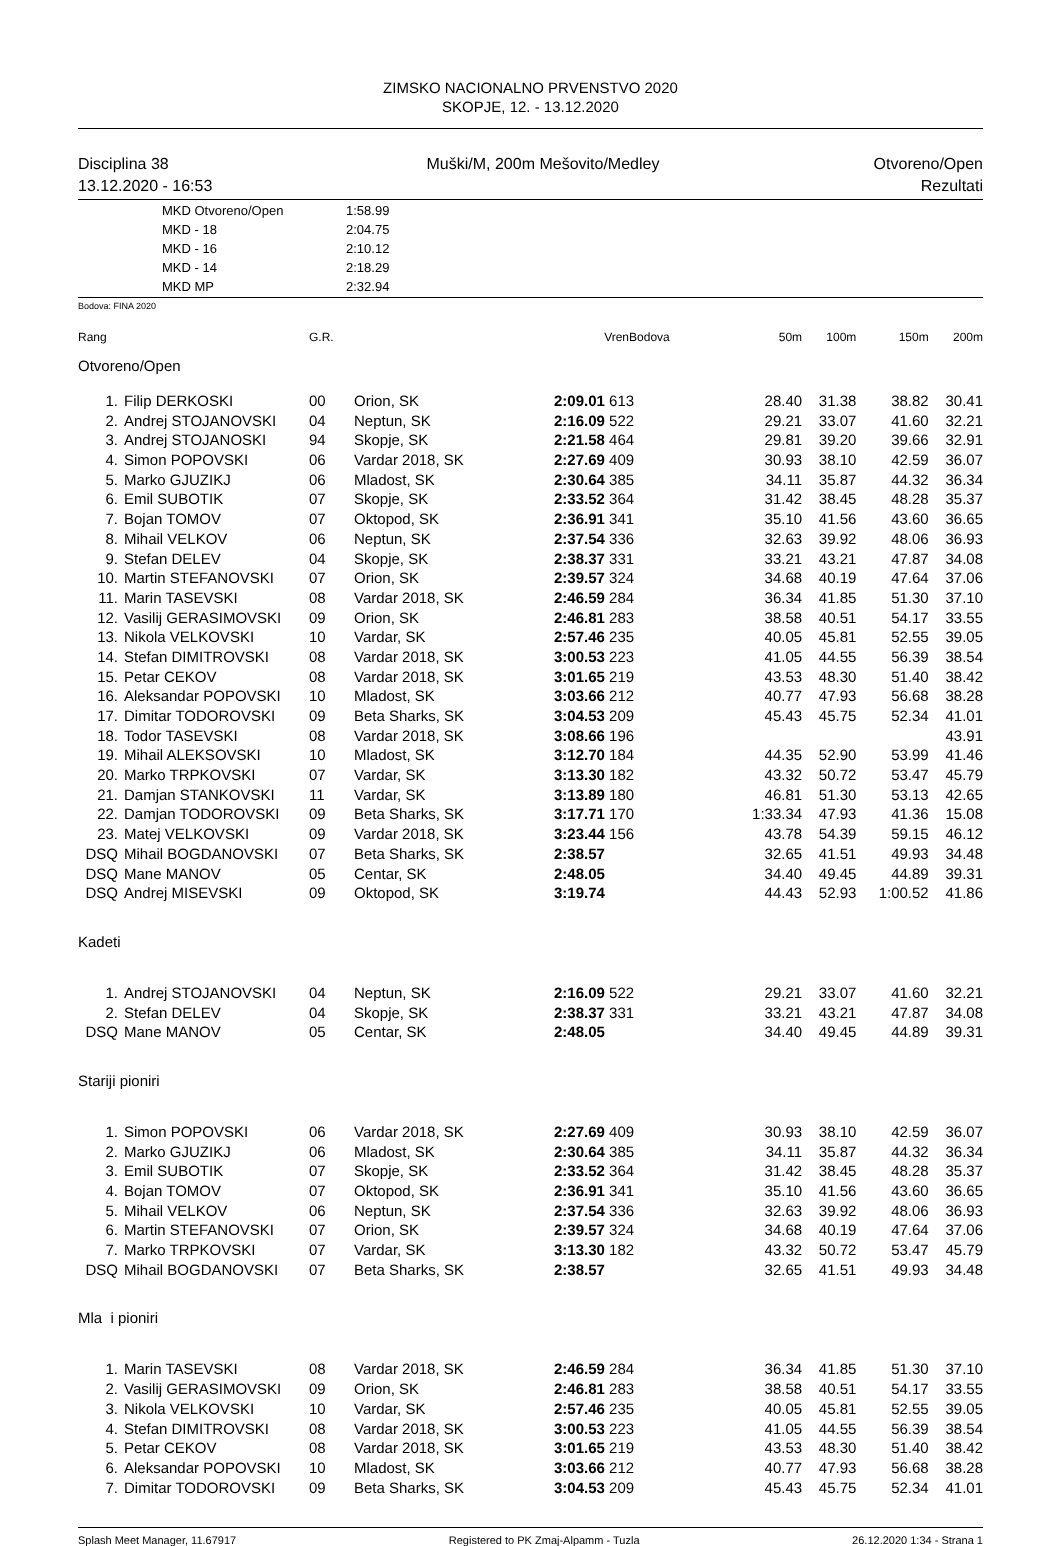ZIMSKO NACIONALNO PRVENSTVO 2020
SKOPJE, 12. - 13.12.2020
Disciplina 38
13.12.2020 - 16:53
Muški/M, 200m Mešovito/Medley Otvoreno/Open
Rezultati
| MKD Otvoreno/Open | 1:58.99 |
| MKD - 18 | 2:04.75 |
| MKD - 16 | 2:10.12 |
| MKD - 14 | 2:18.29 |
| MKD MP | 2:32.94 |
Bodova: FINA 2020
| Rang | | G.R. | | VrenBodova | | 50m | 100m | 150m | 200m |
| Otvoreno/Open | | | | | | | | | |
| 1. | Filip DERKOSKI | 00 | Orion, SK | 2:09.01 613 | | 28.40 | 31.38 | 38.82 | 30.41 |
| 2. | Andrej STOJANOVSKI | 04 | Neptun, SK | 2:16.09 522 | | 29.21 | 33.07 | 41.60 | 32.21 |
| 3. | Andrej STOJANOSKI | 94 | Skopje, SK | 2:21.58 464 | | 29.81 | 39.20 | 39.66 | 32.91 |
| 4. | Simon POPOVSKI | 06 | Vardar 2018, SK | 2:27.69 409 | | 30.93 | 38.10 | 42.59 | 36.07 |
| 5. | Marko GJUZIKJ | 06 | Mladost, SK | 2:30.64 385 | | 34.11 | 35.87 | 44.32 | 36.34 |
| 6. | Emil SUBOTIK | 07 | Skopje, SK | 2:33.52 364 | | 31.42 | 38.45 | 48.28 | 35.37 |
| 7. | Bojan TOMOV | 07 | Oktopod, SK | 2:36.91 341 | | 35.10 | 41.56 | 43.60 | 36.65 |
| 8. | Mihail VELKOV | 06 | Neptun, SK | 2:37.54 336 | | 32.63 | 39.92 | 48.06 | 36.93 |
| 9. | Stefan DELEV | 04 | Skopje, SK | 2:38.37 331 | | 33.21 | 43.21 | 47.87 | 34.08 |
| 10. | Martin STEFANOVSKI | 07 | Orion, SK | 2:39.57 324 | | 34.68 | 40.19 | 47.64 | 37.06 |
| 11. | Marin TASEVSKI | 08 | Vardar 2018, SK | 2:46.59 284 | | 36.34 | 41.85 | 51.30 | 37.10 |
| 12. | Vasilij GERASIMOVSKI | 09 | Orion, SK | 2:46.81 283 | | 38.58 | 40.51 | 54.17 | 33.55 |
| 13. | Nikola VELKOVSKI | 10 | Vardar, SK | 2:57.46 235 | | 40.05 | 45.81 | 52.55 | 39.05 |
| 14. | Stefan DIMITROVSKI | 08 | Vardar 2018, SK | 3:00.53 223 | | 41.05 | 44.55 | 56.39 | 38.54 |
| 15. | Petar CEKOV | 08 | Vardar 2018, SK | 3:01.65 219 | | 43.53 | 48.30 | 51.40 | 38.42 |
| 16. | Aleksandar POPOVSKI | 10 | Mladost, SK | 3:03.66 212 | | 40.77 | 47.93 | 56.68 | 38.28 |
| 17. | Dimitar TODOROVSKI | 09 | Beta Sharks, SK | 3:04.53 209 | | 45.43 | 45.75 | 52.34 | 41.01 |
| 18. | Todor TASEVSKI | 08 | Vardar 2018, SK | 3:08.66 196 | | | | | 43.91 |
| 19. | Mihail ALEKSOVSKI | 10 | Mladost, SK | 3:12.70 184 | | 44.35 | 52.90 | 53.99 | 41.46 |
| 20. | Marko TRPKOVSKI | 07 | Vardar, SK | 3:13.30 182 | | 43.32 | 50.72 | 53.47 | 45.79 |
| 21. | Damjan STANKOVSKI | 11 | Vardar, SK | 3:13.89 180 | | 46.81 | 51.30 | 53.13 | 42.65 |
| 22. | Damjan TODOROVSKI | 09 | Beta Sharks, SK | 3:17.71 170 | | 1:33.34 | 47.93 | 41.36 | 15.08 |
| 23. | Matej VELKOVSKI | 09 | Vardar 2018, SK | 3:23.44 156 | | 43.78 | 54.39 | 59.15 | 46.12 |
| DSQ | Mihail BOGDANOVSKI | 07 | Beta Sharks, SK | 2:38.57 | | 32.65 | 41.51 | 49.93 | 34.48 |
| DSQ | Mane MANOV | 05 | Centar, SK | 2:48.05 | | 34.40 | 49.45 | 44.89 | 39.31 |
| DSQ | Andrej MISEVSKI | 09 | Oktopod, SK | 3:19.74 | | 44.43 | 52.93 | 1:00.52 | 41.86 |
| Kadeti | | | | | | | | | |
| 1. | Andrej STOJANOVSKI | 04 | Neptun, SK | 2:16.09 522 | | 29.21 | 33.07 | 41.60 | 32.21 |
| 2. | Stefan DELEV | 04 | Skopje, SK | 2:38.37 331 | | 33.21 | 43.21 | 47.87 | 34.08 |
| DSQ | Mane MANOV | 05 | Centar, SK | 2:48.05 | | 34.40 | 49.45 | 44.89 | 39.31 |
| Stariji pioniri | | | | | | | | | |
| 1. | Simon POPOVSKI | 06 | Vardar 2018, SK | 2:27.69 409 | | 30.93 | 38.10 | 42.59 | 36.07 |
| 2. | Marko GJUZIKJ | 06 | Mladost, SK | 2:30.64 385 | | 34.11 | 35.87 | 44.32 | 36.34 |
| 3. | Emil SUBOTIK | 07 | Skopje, SK | 2:33.52 364 | | 31.42 | 38.45 | 48.28 | 35.37 |
| 4. | Bojan TOMOV | 07 | Oktopod, SK | 2:36.91 341 | | 35.10 | 41.56 | 43.60 | 36.65 |
| 5. | Mihail VELKOV | 06 | Neptun, SK | 2:37.54 336 | | 32.63 | 39.92 | 48.06 | 36.93 |
| 6. | Martin STEFANOVSKI | 07 | Orion, SK | 2:39.57 324 | | 34.68 | 40.19 | 47.64 | 37.06 |
| 7. | Marko TRPKOVSKI | 07 | Vardar, SK | 3:13.30 182 | | 43.32 | 50.72 | 53.47 | 45.79 |
| DSQ | Mihail BOGDANOVSKI | 07 | Beta Sharks, SK | 2:38.57 | | 32.65 | 41.51 | 49.93 | 34.48 |
| Mla i pioniri | | | | | | | | | |
| 1. | Marin TASEVSKI | 08 | Vardar 2018, SK | 2:46.59 284 | | 36.34 | 41.85 | 51.30 | 37.10 |
| 2. | Vasilij GERASIMOVSKI | 09 | Orion, SK | 2:46.81 283 | | 38.58 | 40.51 | 54.17 | 33.55 |
| 3. | Nikola VELKOVSKI | 10 | Vardar, SK | 2:57.46 235 | | 40.05 | 45.81 | 52.55 | 39.05 |
| 4. | Stefan DIMITROVSKI | 08 | Vardar 2018, SK | 3:00.53 223 | | 41.05 | 44.55 | 56.39 | 38.54 |
| 5. | Petar CEKOV | 08 | Vardar 2018, SK | 3:01.65 219 | | 43.53 | 48.30 | 51.40 | 38.42 |
| 6. | Aleksandar POPOVSKI | 10 | Mladost, SK | 3:03.66 212 | | 40.77 | 47.93 | 56.68 | 38.28 |
| 7. | Dimitar TODOROVSKI | 09 | Beta Sharks, SK | 3:04.53 209 | | 45.43 | 45.75 | 52.34 | 41.01 |
Splash Meet Manager, 11.67917 Registered to PK Zmaj-Alpamm - Tuzla 26.12.2020 1:34 - Strana 1